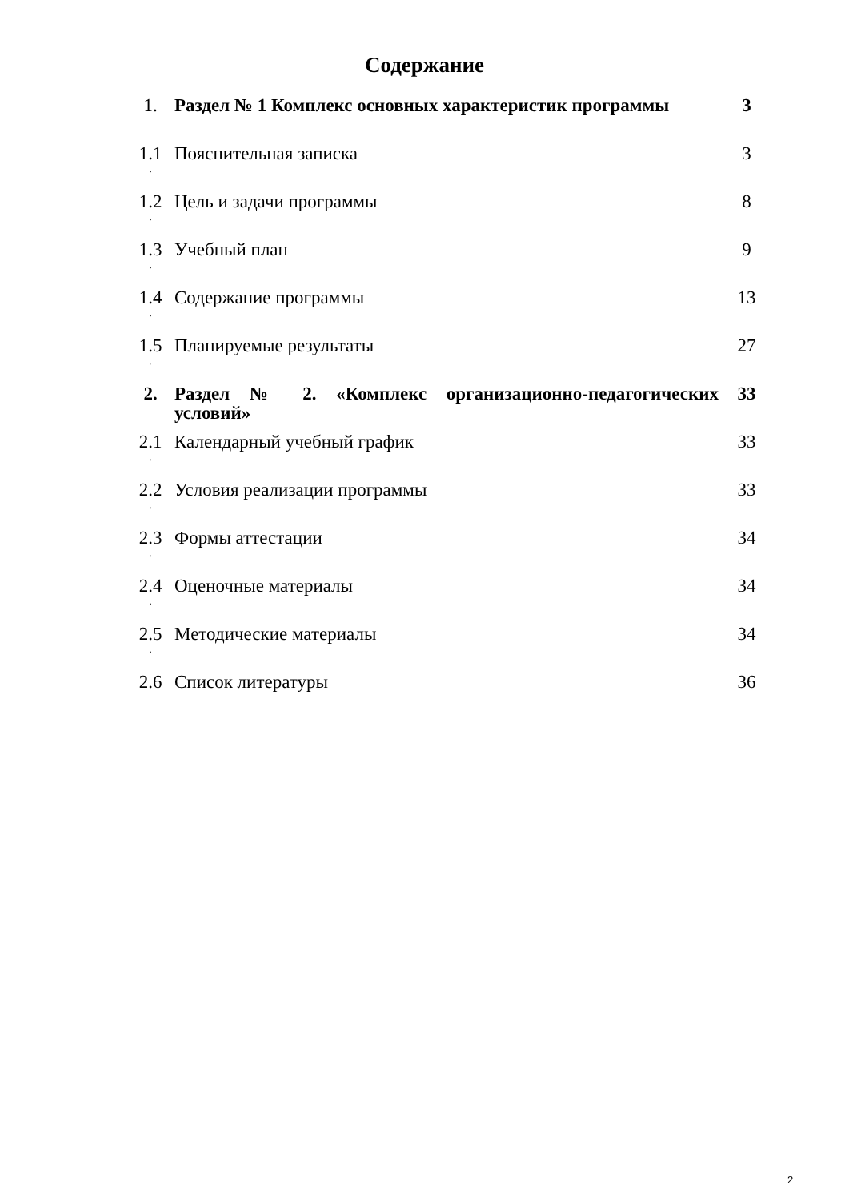Содержание
| 1. | Раздел № 1 Комплекс основных характеристик программы | 3 |
| 1.1 . | Пояснительная записка | 3 |
| 1.2 . | Цель и задачи программы | 8 |
| 1.3 . | Учебный план | 9 |
| 1.4 . | Содержание программы | 13 |
| 1.5 . | Планируемые результаты | 27 |
| 2. | Раздел № 2. «Комплекс организационно-педагогических условий» | 33 |
| 2.1 . | Календарный учебный график | 33 |
| 2.2 . | Условия реализации программы | 33 |
| 2.3 . | Формы аттестации | 34 |
| 2.4 . | Оценочные материалы | 34 |
| 2.5 . | Методические материалы | 34 |
| 2.6 | Список литературы | 36 |
2